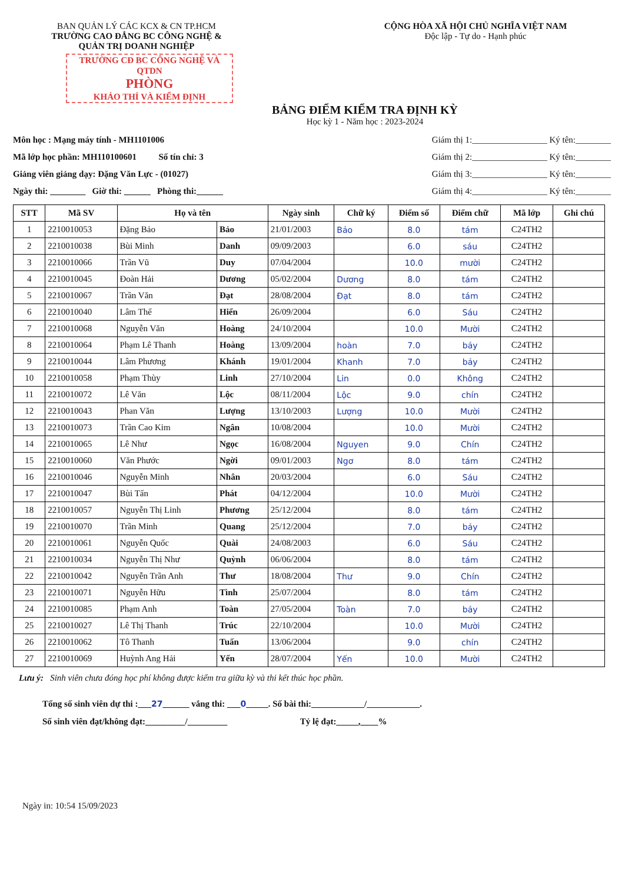BAN QUẢN LÝ CÁC KCX & CN TP.HCM
TRƯỜNG CAO ĐẲNG BC CÔNG NGHỆ &
QUẢN TRỊ DOANH NGHIỆP
CỘNG HÒA XÃ HỘI CHỦ NGHĨA VIỆT NAM
Độc lập - Tự do - Hạnh phúc
TRƯỜNG CĐ BC CÔNG NGHỆ VÀ QTDN
PHÒNG
KHẢO THÍ VÀ KIỂM ĐỊNH
BẢNG ĐIỂM KIỂM TRA ĐỊNH KỲ
Học kỳ 1 - Năm học : 2023-2024
Môn học : Mạng máy tính - MH1101006
Mã lớp học phần: MH110100601 Số tín chỉ: 3
Giảng viên giảng dạy: Đặng Văn Lực - (01027)
Ngày thi: ________ Giờ thi: ______ Phòng thi:______
Giám thị 1:_________________ Ký tên:________
Giám thị 2:_________________ Ký tên:________
Giám thị 3:_________________ Ký tên:________
Giám thị 4:_________________ Ký tên:________
| STT | Mã SV | Họ và tên | | Ngày sinh | Chữ ký | Điểm số | Điểm chữ | Mã lớp | Ghi chú |
| --- | --- | --- | --- | --- | --- | --- | --- | --- | --- |
| 1 | 2210010053 | Đặng Bảo | Bảo | 21/01/2003 | Bảo | 8.0 | tám | C24TH2 | |
| 2 | 2210010038 | Bùi Minh | Danh | 09/09/2003 | | 6.0 | sáu | C24TH2 | |
| 3 | 2210010066 | Trần Vũ | Duy | 07/04/2004 | | 10.0 | mười | C24TH2 | |
| 4 | 2210010045 | Đoàn Hải | Dương | 05/02/2004 | Dương | 8.0 | tám | C24TH2 | |
| 5 | 2210010067 | Trần Văn | Đạt | 28/08/2004 | Đạt | 8.0 | tám | C24TH2 | |
| 6 | 2210010040 | Lâm Thế | Hiển | 26/09/2004 | | 6.0 | Sáu | C24TH2 | |
| 7 | 2210010068 | Nguyễn Văn | Hoàng | 24/10/2004 | | 10.0 | Mười | C24TH2 | |
| 8 | 2210010064 | Phạm Lê Thanh | Hoàng | 13/09/2004 | hoàn | 7.0 | bảy | C24TH2 | |
| 9 | 2210010044 | Lâm Phương | Khánh | 19/01/2004 | Khanh | 7.0 | bảy | C24TH2 | |
| 10 | 2210010058 | Phạm Thùy | Linh | 27/10/2004 | Lin | 0.0 | Không | C24TH2 | |
| 11 | 2210010072 | Lê Văn | Lộc | 08/11/2004 | Lộc | 9.0 | chín | C24TH2 | |
| 12 | 2210010043 | Phan Văn | Lượng | 13/10/2003 | Lượng | 10.0 | Mười | C24TH2 | |
| 13 | 2210010073 | Trần Cao Kim | Ngân | 10/08/2004 | | 10.0 | Mười | C24TH2 | |
| 14 | 2210010065 | Lê Như | Ngọc | 16/08/2004 | Nguyen | 9.0 | Chín | C24TH2 | |
| 15 | 2210010060 | Văn Phước | Ngời | 09/01/2003 | Ngơ | 8.0 | tám | C24TH2 | |
| 16 | 2210010046 | Nguyễn Minh | Nhân | 20/03/2004 | | 6.0 | Sáu | C24TH2 | |
| 17 | 2210010047 | Bùi Tấn | Phát | 04/12/2004 | | 10.0 | Mười | C24TH2 | |
| 18 | 2210010057 | Nguyễn Thị Linh | Phương | 25/12/2004 | | 8.0 | tám | C24TH2 | |
| 19 | 2210010070 | Trần Minh | Quang | 25/12/2004 | | 7.0 | bảy | C24TH2 | |
| 20 | 2210010061 | Nguyễn Quốc | Quài | 24/08/2003 | | 6.0 | Sáu | C24TH2 | |
| 21 | 2210010034 | Nguyễn Thị Như | Quỳnh | 06/06/2004 | | 8.0 | tám | C24TH2 | |
| 22 | 2210010042 | Nguyễn Trần Anh | Thư | 18/08/2004 | Thư | 9.0 | Chín | C24TH2 | |
| 23 | 2210010071 | Nguyễn Hữu | Tình | 25/07/2004 | | 8.0 | tám | C24TH2 | |
| 24 | 2210010085 | Phạm Anh | Toàn | 27/05/2004 | Toàn | 7.0 | bảy | C24TH2 | |
| 25 | 2210010027 | Lê Thị Thanh | Trúc | 22/10/2004 | | 10.0 | Mười | C24TH2 | |
| 26 | 2210010062 | Tô Thanh | Tuấn | 13/06/2004 | | 9.0 | chín | C24TH2 | |
| 27 | 2210010069 | Huỳnh Ang Hải | Yến | 28/07/2004 | Yến | 10.0 | Mười | C24TH2 | |
Lưu ý: Sinh viên chưa đóng học phí không được kiểm tra giữa kỳ và thi kết thúc học phần.
Tổng số sinh viên dự thi :___27______ vắng thi: ___0_____. Số bài thi:____________/____________.
Số sinh viên đạt/không đạt:_________/_________ Tỷ lệ đạt:_____,____%
Ngày in: 10:54 15/09/2023